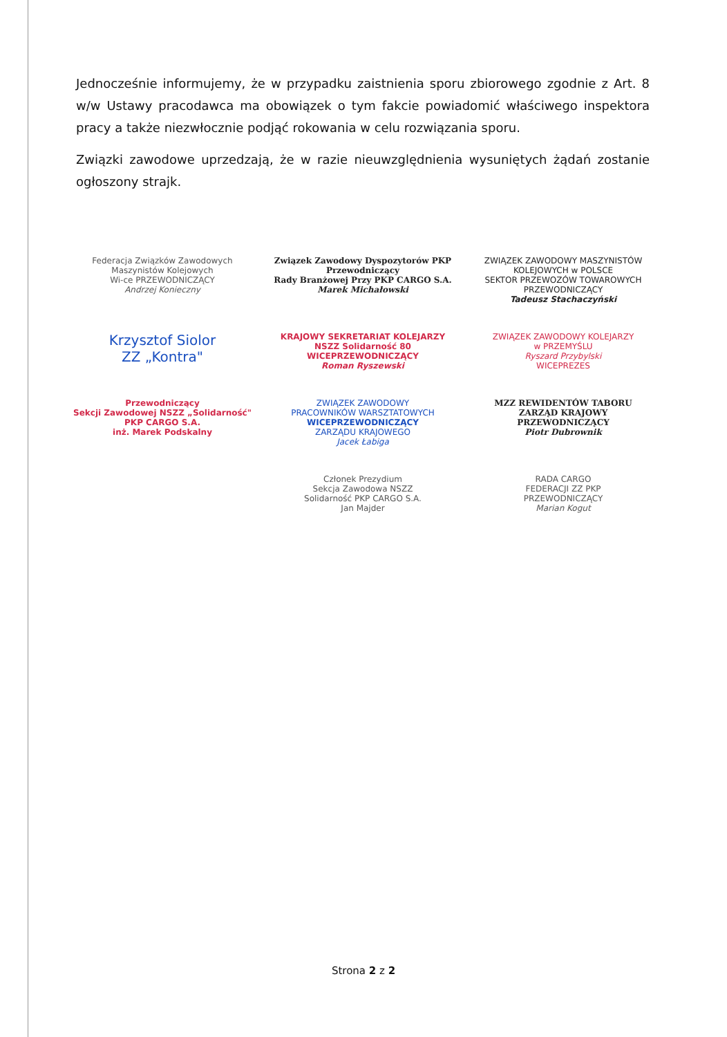Jednocześnie informujemy, że w przypadku zaistnienia sporu zbiorowego zgodnie z Art. 8 w/w Ustawy pracodawca ma obowiązek o tym fakcie powiadomić właściwego inspektora pracy a także niezwłocznie podjąć rokowania w celu rozwiązania sporu.
Związki zawodowe uprzedzają, że w razie nieuwzględnienia wysuniętych żądań zostanie ogłoszony strajk.
Federacja Związków Zawodowych Maszynistów Kolejowych
Wi-ce PRZEWODNICZĄCY
Andrzej Konieczny
Związek Zawodowy Dyspozytorów PKP
Przewodniczący
Rady Branżowej Przy PKP CARGO S.A.
Marek Michałowski
ZWIĄZEK ZAWODOWY MASZYNISTÓW KOLEJOWYCH w POLSCE
SEKTOR PRZEWOZÓW TOWAROWYCH
PRZEWODNICZĄCY
Tadeusz Stachaczyński
Krzysztof Siolor
ZZ „Kontra"
KRAJOWY SEKRETARIAT KOLEJARZY
NSZZ Solidarność 80
WICEPRZEWODNICZĄCY
Roman Ryszewski
ZWIĄZEK ZAWODOWY KOLEJARZY
w PRZEMYŚLU
Ryszard Przybylski
WICEPREZES
Przewodniczący
Sekcji Zawodowej NSZZ „Solidarność"
PKP CARGO S.A.
inż. Marek Podskalny
ZWIĄZEK ZAWODOWY
PRACOWNIKÓW WARSZTATOWYCH
WICEPRZEWODNICZĄCY
ZARZĄDU KRAJOWEGO
Jacek Łabiga
MZZ REWIDENTÓW TABORU
ZARZĄD KRAJOWY
PRZEWODNICZĄCY
Piotr Dubrownik
Członek Prezydium
Sekcja Zawodowa NSZZ
Solidarność PKP CARGO S.A.
Jan Majder
RADA CARGO
FEDERACJI ZZ PKP
PRZEWODNICZĄCY
Marian Kogut
Strona 2 z 2